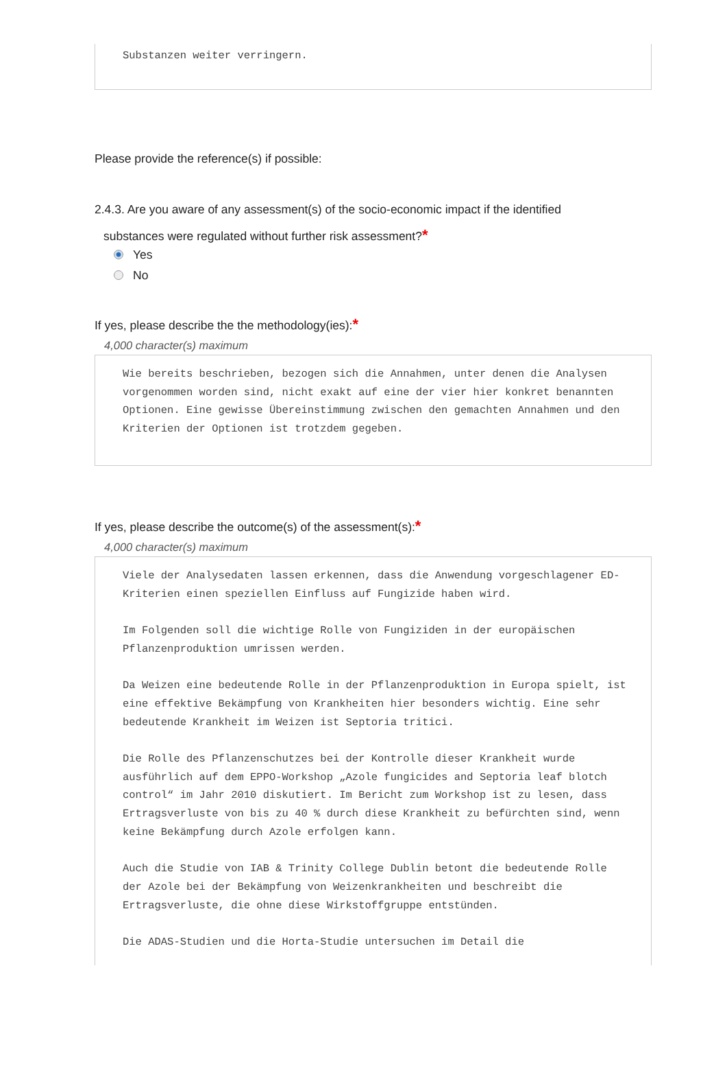Substanzen weiter verringern.
Please provide the reference(s) if possible:
2.4.3. Are you aware of any assessment(s) of the socio-economic impact if the identified
substances were regulated without further risk assessment?*
Yes
No
If yes, please describe the the methodology(ies):*
4,000 character(s) maximum
Wie bereits beschrieben, bezogen sich die Annahmen, unter denen die Analysen vorgenommen worden sind, nicht exakt auf eine der vier hier konkret benannten Optionen. Eine gewisse Übereinstimmung zwischen den gemachten Annahmen und den Kriterien der Optionen ist trotzdem gegeben.
If yes, please describe the outcome(s) of the assessment(s):*
4,000 character(s) maximum
Viele der Analysedaten lassen erkennen, dass die Anwendung vorgeschlagener ED-Kriterien einen speziellen Einfluss auf Fungizide haben wird.
Im Folgenden soll die wichtige Rolle von Fungiziden in der europäischen Pflanzenproduktion umrissen werden.
Da Weizen eine bedeutende Rolle in der Pflanzenproduktion in Europa spielt, ist eine effektive Bekämpfung von Krankheiten hier besonders wichtig. Eine sehr bedeutende Krankheit im Weizen ist Septoria tritici.
Die Rolle des Pflanzenschutzes bei der Kontrolle dieser Krankheit wurde ausführlich auf dem EPPO-Workshop „Azole fungicides and Septoria leaf blotch control“ im Jahr 2010 diskutiert. Im Bericht zum Workshop ist zu lesen, dass Ertragsverluste von bis zu 40 % durch diese Krankheit zu befürchten sind, wenn keine Bekämpfung durch Azole erfolgen kann.
Auch die Studie von IAB & Trinity College Dublin betont die bedeutende Rolle der Azole bei der Bekämpfung von Weizenkrankheiten und beschreibt die Ertragsverluste, die ohne diese Wirkstoffgruppe entstünden.
Die ADAS-Studien und die Horta-Studie untersuchen im Detail die